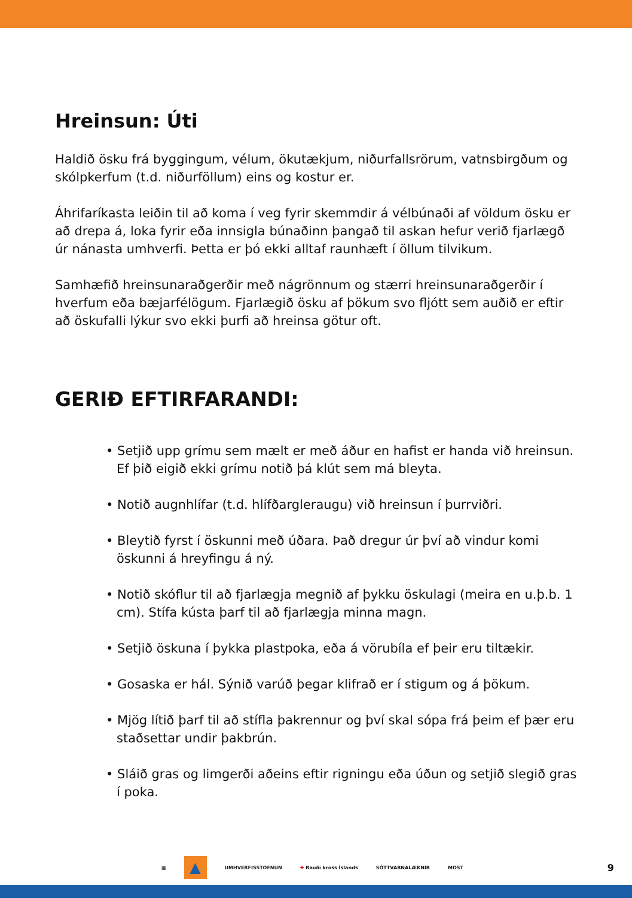Hreinsun: Úti
Haldið ösku frá byggingum, vélum, ökutækjum, niðurfallsrörum, vatnsbirgðum og skólpkerfum (t.d. niðurföllum) eins og kostur er.
Áhrifaríkasta leiðin til að koma í veg fyrir skemmdir á vélbúnaði af völdum ösku er að drepa á, loka fyrir eða innsigla búnaðinn þangað til askan hefur verið fjarlægð úr nánasta umhverfi. Þetta er þó ekki alltaf raunhæft í öllum tilvikum.
Samhæfið hreinsunaraðgerðir með nágrönnum og stærri hreinsunaraðgerðir í hverfum eða bæjarfélögum. Fjarlægið ösku af þökum svo fljótt sem auðið er eftir að öskufalli lýkur svo ekki þurfi að hreinsa götur oft.
GERIÐ EFTIRFARANDI:
• Setjið upp grímu sem mælt er með áður en hafist er handa við hreinsun. Ef þið eigið ekki grímu notið þá klút sem má bleyta.
• Notið augnhlífar (t.d. hlífðargleraugu) við hreinsun í þurrviðri.
• Bleytið fyrst í öskunni með úðara. Það dregur úr því að vindur komi öskunni á hreyfingu á ný.
• Notið skóflur til að fjarlægja megnið af þykku öskulagi (meira en u.þ.b. 1 cm). Stífa kústa þarf til að fjarlægja minna magn.
• Setjið öskuna í þykka plastpoka, eða á vörubíla ef þeir eru tiltækir.
• Gosaska er hál. Sýnið varúð þegar klifrað er í stigum og á þökum.
• Mjög lítið þarf til að stífla þakrennur og því skal sópa frá þeim ef þær eru staðsettar undir þakbrún.
• Sláið gras og limgerði aðeins eftir rigningu eða úðun og setjið slegið gras í poka.
▦
▲
UMHVERFISSTOFNUN ✚ Rauði kross Íslands SÓTTVARNALÆKNIR MOST 9